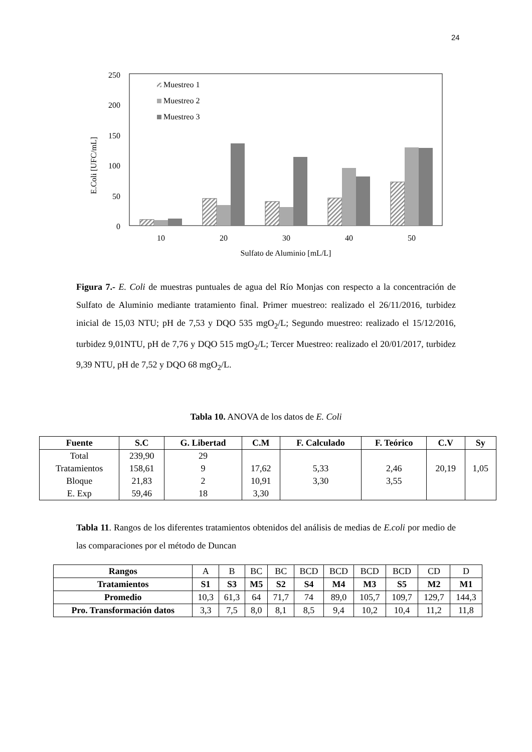24
250
200
150
100
50
0
E.Coli [UFC/mL]
Muestreo 1
Muestreo 2
Muestreo 3
10
20
30
40
50
Sulfato de Aluminio [mL/L]
Figura 7.- E. Coli de muestras puntuales de agua del Río Monjas con respecto a la concentración de Sulfato de Aluminio mediante tratamiento final. Primer muestreo: realizado el 26/11/2016, turbidez inicial de 15,03 NTU; pH de 7,53 y DQO 535 mgO<sub>2</sub>/L; Segundo muestreo: realizado el 15/12/2016, turbidez 9,01NTU, pH de 7,76 y DQO 515 mgO<sub>2</sub>/L; Tercer Muestreo: realizado el 20/01/2017, turbidez 9,39 NTU, pH de 7,52 y DQO 68 mgO<sub>2</sub>/L.
Tabla 10. ANOVA de los datos de E. Coli
| Fuente | S.C | G. Libertad | C.M | F. Calculado | F. Teórico | C.V | Sy |
| --- | --- | --- | --- | --- | --- | --- | --- |
| Total | 239,90 | 29 | | | | | |
| Tratamientos | 158,61 | 9 | 17,62 | 5,33 | 2,46 | 20,19 | 1,05 |
| Bloque | 21,83 | 2 | 10,91 | 3,30 | 3,55 | | |
| E. Exp | 59,46 | 18 | 3,30 | | | | |
Tabla 11. Rangos de los diferentes tratamientos obtenidos del análisis de medias de E.coli por medio de las comparaciones por el método de Duncan
| Rangos | A | B | BC | BC | BCD | BCD | BCD | BCD | CD | D |
| Tratamientos | S1 | S3 | M5 | S2 | S4 | M4 | M3 | S5 | M2 | M1 |
| Promedio | 10,3 | 61,3 | 64 | 71,7 | 74 | 89,0 | 105,7 | 109,7 | 129,7 | 144,3 |
| Pro. Transformación datos | 3,3 | 7,5 | 8,0 | 8,1 | 8,5 | 9,4 | 10,2 | 10,4 | 11,2 | 11,8 |